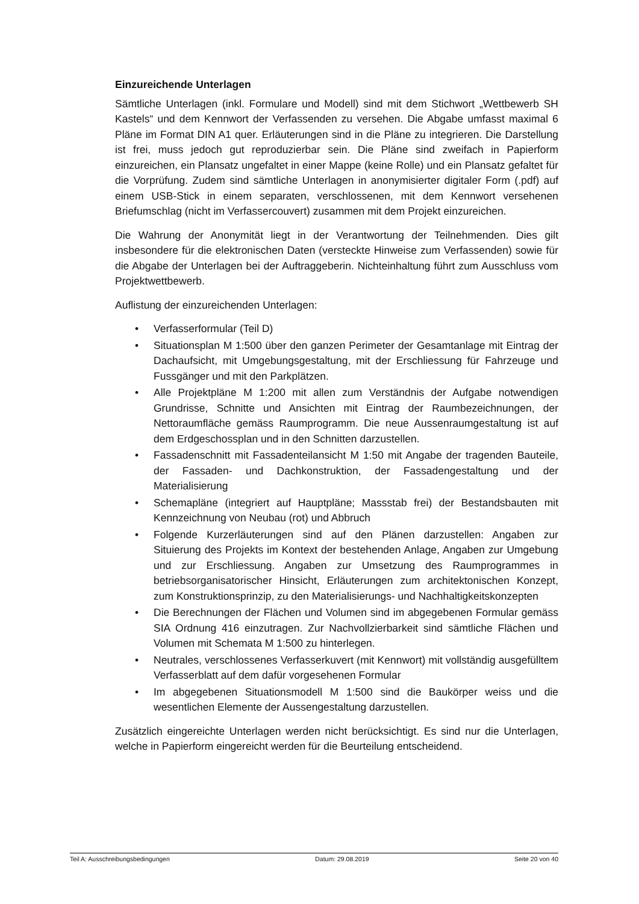Einzureichende Unterlagen
Sämtliche Unterlagen (inkl. Formulare und Modell) sind mit dem Stichwort „Wettbewerb SH Kastels“ und dem Kennwort der Verfassenden zu versehen. Die Abgabe umfasst maximal 6 Pläne im Format DIN A1 quer. Erläuterungen sind in die Pläne zu integrieren. Die Darstellung ist frei, muss jedoch gut reproduzierbar sein. Die Pläne sind zweifach in Papierform einzureichen, ein Plansatz ungefaltet in einer Mappe (keine Rolle) und ein Plansatz gefaltet für die Vorprüfung. Zudem sind sämtliche Unterlagen in anonymisierter digitaler Form (.pdf) auf einem USB-Stick in einem separaten, verschlossenen, mit dem Kennwort versehenen Briefumschlag (nicht im Verfassercouvert) zusammen mit dem Projekt einzureichen.
Die Wahrung der Anonymität liegt in der Verantwortung der Teilnehmenden. Dies gilt insbesondere für die elektronischen Daten (versteckte Hinweise zum Verfassenden) sowie für die Abgabe der Unterlagen bei der Auftraggeberin. Nichteinhaltung führt zum Ausschluss vom Projektwettbewerb.
Auflistung der einzureichenden Unterlagen:
• Verfasserformular (Teil D)
• Situationsplan M 1:500 über den ganzen Perimeter der Gesamtanlage mit Eintrag der Dachaufsicht, mit Umgebungsgestaltung, mit der Erschliessung für Fahrzeuge und Fussgänger und mit den Parkplätzen.
• Alle Projektpläne M 1:200 mit allen zum Verständnis der Aufgabe notwendigen Grundrisse, Schnitte und Ansichten mit Eintrag der Raumbezeichnungen, der Nettoraumfläche gemäss Raumprogramm. Die neue Aussenraumgestaltung ist auf dem Erdgeschossplan und in den Schnitten darzustellen.
• Fassadenschnitt mit Fassadenteilansicht M 1:50 mit Angabe der tragenden Bauteile, der Fassaden- und Dachkonstruktion, der Fassadengestaltung und der Materialisierung
• Schemapläne (integriert auf Hauptpläne; Massstab frei) der Bestandsbauten mit Kennzeichnung von Neubau (rot) und Abbruch
• Folgende Kurzerläuterungen sind auf den Plänen darzustellen: Angaben zur Situierung des Projekts im Kontext der bestehenden Anlage, Angaben zur Umgebung und zur Erschliessung. Angaben zur Umsetzung des Raumprogrammes in betriebsorganisatorischer Hinsicht, Erläuterungen zum architektonischen Konzept, zum Konstruktionsprinzip, zu den Materialisierungs- und Nachhaltigkeitskonzepten
• Die Berechnungen der Flächen und Volumen sind im abgegebenen Formular gemäss SIA Ordnung 416 einzutragen. Zur Nachvollzierbarkeit sind sämtliche Flächen und Volumen mit Schemata M 1:500 zu hinterlegen.
• Neutrales, verschlossenes Verfasserkuvert (mit Kennwort) mit vollständig ausgefülltem Verfasserblatt auf dem dafür vorgesehenen Formular
• Im abgegebenen Situationsmodell M 1:500 sind die Baukörper weiss und die wesentlichen Elemente der Aussengestaltung darzustellen.
Zusätzlich eingereichte Unterlagen werden nicht berücksichtigt. Es sind nur die Unterlagen, welche in Papierform eingereicht werden für die Beurteilung entscheidend.
Teil A: Ausschreibungsbedingungen Datum: 29.08.2019 Seite 20 von 40